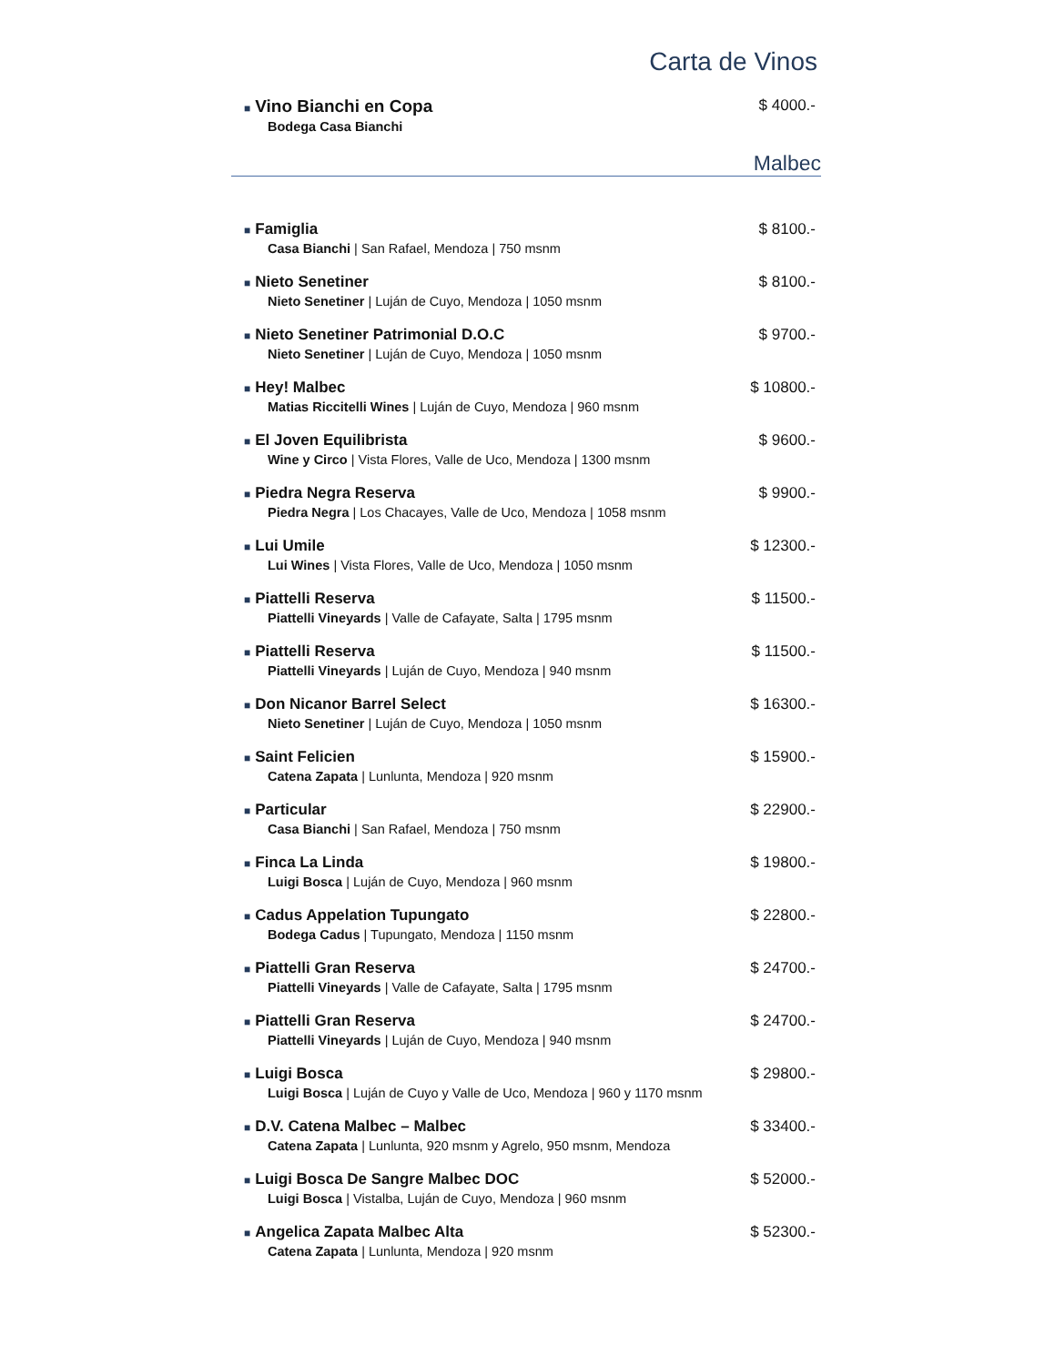Carta de Vinos
■ Vino Bianchi en Copa
Bodega Casa Bianchi
$ 4000.-
Malbec
■ Famiglia
Casa Bianchi | San Rafael, Mendoza | 750 msnm
$ 8100.-
■ Nieto Senetiner
Nieto Senetiner | Luján de Cuyo, Mendoza | 1050 msnm
$ 8100.-
■ Nieto Senetiner Patrimonial D.O.C
Nieto Senetiner | Luján de Cuyo, Mendoza | 1050 msnm
$ 9700.-
■ Hey! Malbec
Matias Riccitelli Wines | Luján de Cuyo, Mendoza | 960 msnm
$ 10800.-
■ El Joven Equilibrista
Wine y Circo | Vista Flores, Valle de Uco, Mendoza | 1300 msnm
$ 9600.-
■ Piedra Negra Reserva
Piedra Negra | Los Chacayes, Valle de Uco, Mendoza | 1058 msnm
$ 9900.-
■ Lui Umile
Lui Wines | Vista Flores, Valle de Uco, Mendoza | 1050 msnm
$ 12300.-
■ Piattelli Reserva
Piattelli Vineyards | Valle de Cafayate, Salta | 1795 msnm
$ 11500.-
■ Piattelli Reserva
Piattelli Vineyards | Luján de Cuyo, Mendoza | 940 msnm
$ 11500.-
■ Don Nicanor Barrel Select
Nieto Senetiner | Luján de Cuyo, Mendoza | 1050 msnm
$ 16300.-
■ Saint Felicien
Catena Zapata | Lunlunta, Mendoza | 920 msnm
$ 15900.-
■ Particular
Casa Bianchi | San Rafael, Mendoza | 750 msnm
$ 22900.-
■ Finca La Linda
Luigi Bosca | Luján de Cuyo, Mendoza | 960 msnm
$ 19800.-
■ Cadus Appelation Tupungato
Bodega Cadus | Tupungato, Mendoza | 1150 msnm
$ 22800.-
■ Piattelli Gran Reserva
Piattelli Vineyards | Valle de Cafayate, Salta | 1795 msnm
$ 24700.-
■ Piattelli Gran Reserva
Piattelli Vineyards | Luján de Cuyo, Mendoza | 940 msnm
$ 24700.-
■ Luigi Bosca
Luigi Bosca | Luján de Cuyo y Valle de Uco, Mendoza | 960 y 1170 msnm
$ 29800.-
■ D.V. Catena Malbec – Malbec
Catena Zapata | Lunlunta, 920 msnm y Agrelo, 950 msnm, Mendoza
$ 33400.-
■ Luigi Bosca De Sangre Malbec DOC
Luigi Bosca | Vistalba, Luján de Cuyo, Mendoza | 960 msnm
$ 52000.-
■ Angelica Zapata Malbec Alta
Catena Zapata | Lunlunta, Mendoza | 920 msnm
$ 52300.-